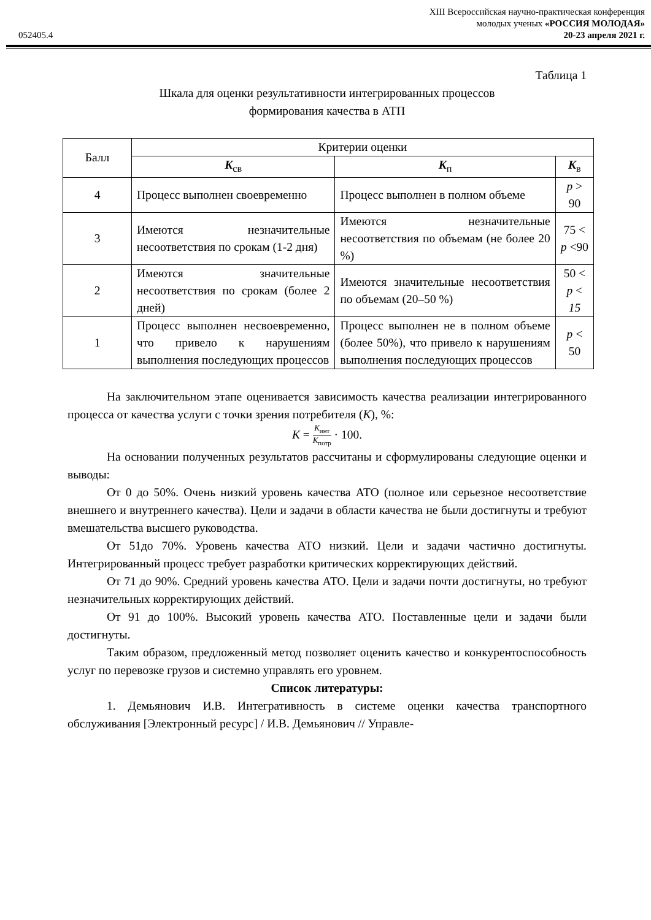052405.4
XIII Всероссийская научно-практическая конференция
молодых ученых «РОССИЯ МОЛОДАЯ»
20-23 апреля 2021 г.
Таблица 1
Шкала для оценки результативности интегрированных процессов
формирования качества в АТП
| Балл | Критерии оценки | | |
| --- | --- | --- | --- |
| | K<sub>св</sub> | K<sub>п</sub> | K<sub>в</sub> |
| 4 | Процесс выполнен своевременно | Процесс выполнен в полном объеме | p > 90 |
| 3 | Имеются незначительные несоответствия по срокам (1-2 дня) | Имеются незначительные несоответствия по объемам (не более 20 %) | 75 < p <90 |
| 2 | Имеются значительные несоответствия по срокам (более 2 дней) | Имеются значительные несоответствия по объемам (20–50 %) | 50 < p < 15 |
| 1 | Процесс выполнен несвоевременно, что привело к нарушениям выполнения последующих процессов | Процесс выполнен не в полном объеме (более 50%), что привело к нарушениям выполнения последующих процессов | p < 50 |
На заключительном этапе оценивается зависимость качества реализации интегрированного процесса от качества услуги с точки зрения потребителя (K), %:
K = K<sub>инт</sub> K<sub>потр</sub> · 100.
На основании полученных результатов рассчитаны и сформулированы следующие оценки и выводы:
От 0 до 50%. Очень низкий уровень качества АТО (полное или серьезное несоответствие внешнего и внутреннего качества). Цели и задачи в области качества не были достигнуты и требуют вмешательства высшего руководства.
От 51до 70%. Уровень качества АТО низкий. Цели и задачи частично достигнуты. Интегрированный процесс требует разработки критических корректирующих действий.
От 71 до 90%. Средний уровень качества АТО. Цели и задачи почти достигнуты, но требуют незначительных корректирующих действий.
От 91 до 100%. Высокий уровень качества АТО. Поставленные цели и задачи были достигнуты.
Таким образом, предложенный метод позволяет оценить качество и конкурентоспособность услуг по перевозке грузов и системно управлять его уровнем.
Список литературы:
1. Демьянович И.В. Интегративность в системе оценки качества транспортного обслуживания [Электронный ресурс] / И.В. Демьянович // Управле-